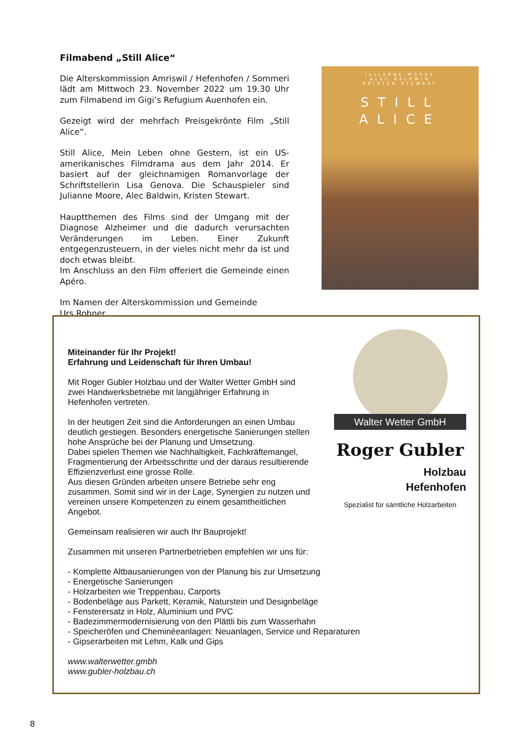Filmabend „Still Alice“
Die Alterskommission Amriswil / Hefenhofen / Sommeri lädt am Mittwoch 23. November 2022 um 19.30 Uhr zum Filmabend im Gigi’s Refugium Auenhofen ein.
Gezeigt wird der mehrfach Preisgekrönte Film „Still Alice“.
Still Alice, Mein Leben ohne Gestern, ist ein US-amerikanisches Filmdrama aus dem Jahr 2014. Er basiert auf der gleichnamigen Romanvorlage der Schriftstellerin Lisa Genova. Die Schauspieler sind Julianne Moore, Alec Baldwin, Kristen Stewart.
Hauptthemen des Films sind der Umgang mit der Diagnose Alzheimer und die dadurch verursachten Veränderungen im Leben. Einer Zukunft entgegenzusteuern, in der vieles nicht mehr da ist und doch etwas bleibt.
Im Anschluss an den Film offeriert die Gemeinde einen Apéro.
Im Namen der Alterskommission und Gemeinde
Urs Rohner
JULIANNE MOORE
ALEC BALDWIN
KRISTEN STEWART
STILL
ALICE
Walter Wetter GmbH
Roger Gubler
Holzbau
Hefenhofen
Spezialist für sämtliche Holzarbeiten
Miteinander für Ihr Projekt!
Erfahrung und Leidenschaft für Ihren Umbau!
Mit Roger Gubler Holzbau und der Walter Wetter GmbH sind
zwei Handwerksbetriebe mit langjähriger Erfahrung in
Hefenhofen vertreten.
In der heutigen Zeit sind die Anforderungen an einen Umbau
deutlich gestiegen. Besonders energetische Sanierungen stellen
hohe Ansprüche bei der Planung und Umsetzung.
Dabei spielen Themen wie Nachhaltigkeit, Fachkräftemangel,
Fragmentierung der Arbeitsschritte und der daraus resultierende
Effizienzverlust eine grosse Rolle.
Aus diesen Gründen arbeiten unsere Betriebe sehr eng
zusammen. Somit sind wir in der Lage, Synergien zu nutzen und
vereinen unsere Kompetenzen zu einem gesamtheitlichen
Angebot.
Gemeinsam realisieren wir auch Ihr Bauprojekt!
Zusammen mit unseren Partnerbetrieben empfehlen wir uns für:
- Komplette Altbausanierungen von der Planung bis zur Umsetzung
- Energetische Sanierungen
- Holzarbeiten wie Treppenbau, Carports
- Bodenbeläge aus Parkett, Keramik, Naturstein und Designbeläge
- Fensterersatz in Holz, Aluminium und PVC
- Badezimmermodernisierung von den Plättli bis zum Wasserhahn
- Speicheröfen und Cheminéeanlagen: Neuanlagen, Service und Reparaturen
- Gipserarbeiten mit Lehm, Kalk und Gips
www.walterwetter.gmbh
www.gubler-holzbau.ch
8